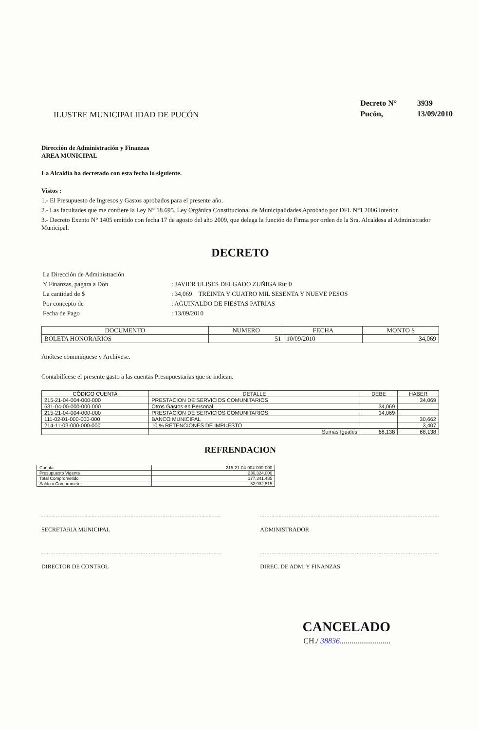ILUSTRE MUNICIPALIDAD DE PUCÓN
| Decreto N° | 3939 |
| Pucón, | 13/09/2010 |
Dirección de Administración y Finanzas
AREA MUNICIPAL
La Alcaldía ha decretado con esta fecha lo siguiente.
Vistos :
1.- El Presupuesto de Ingresos y Gastos aprobados para el presente año.
2.- Las facultades que me confiere la Ley N° 18.695. Ley Orgánica Constitucional de Municipalidades Aprobado por DFL N°1 2006 Interior.
3.- Decreto Exento N° 1405 emitido con fecha 17 de agosto del año 2009, que delega la función de Firma por orden de la Sra. Alcaldesa al Administrador Municipal.
DECRETO
| La Dirección de Administración | |
| Y Finanzas, pagara a Don | : JAVIER ULISES DELGADO ZUÑIGA Rut 0 |
| La cantidad de $ | : 34,069 TREINTA Y CUATRO MIL SESENTA Y NUEVE PESOS |
| Por concepto de | : AGUINALDO DE FIESTAS PATRIAS |
| Fecha de Pago | : 13/09/2010 |
| DOCUMENTO | NUMERO | FECHA | MONTO $ |
| --- | --- | --- | --- |
| BOLETA HONORARIOS | 51 | 10/09/2010 | 34,069 |
Anótese comuníquese y Archívese.
Contabilícese el presente gasto a las cuentas Presupuestarias que se indican.
| CÓDIGO CUENTA | DETALLE | DEBE | HABER |
| --- | --- | --- | --- |
| 215-21-04-004-000-000 | PRESTACION DE SERVICIOS COMUNITARIOS | | 34,069 |
| 531-04-00-000-000-000 | Otros Gastos en Personal | 34,069 | |
| 215-21-04-004-000-000 | PRESTACION DE SERVICIOS COMUNITARIOS | 34,069 | |
| 111-02-01-000-000-000 | BANCO MUNICIPAL | | 30,662 |
| 214-11-03-000-000-000 | 10 % RETENCIONES DE IMPUESTO | | 3,407 |
| | Sumas Iguales | 68,138 | 68,138 |
REFRENDACION
| Cuenta | 215-21-04-004-000-000 |
| Presupuesto Vigente | 230,324,000 |
| Total Comprometido | 177,341,485 |
| Saldo x Comprometer | 52,982,515 |
SECRETARIA MUNICIPAL ADMINISTRADOR
DIRECTOR DE CONTROL DIREC. DE ADM. Y FINANZAS
CANCELADO
CH./ 38836..........................